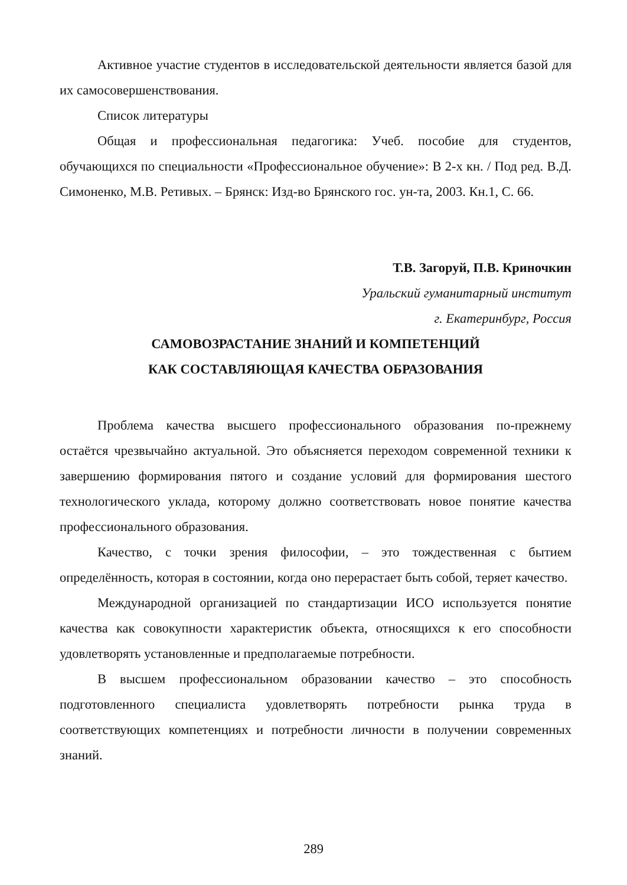Активное участие студентов в исследовательской деятельности является базой для их самосовершенствования.
Список литературы
Общая и профессиональная педагогика: Учеб. пособие для студентов, обучающихся по специальности «Профессиональное обучение»: В 2-х кн. / Под ред. В.Д. Симоненко, М.В. Ретивых. – Брянск: Изд-во Брянского гос. ун-та, 2003. Кн.1, С. 66.
Т.В. Загоруй, П.В. Криночкин
Уральский гуманитарный институт
г. Екатеринбург, Россия
САМОВОЗРАСТАНИЕ ЗНАНИЙ И КОМПЕТЕНЦИЙ
КАК СОСТАВЛЯЮЩАЯ КАЧЕСТВА ОБРАЗОВАНИЯ
Проблема качества высшего профессионального образования по-прежнему остаётся чрезвычайно актуальной. Это объясняется переходом современной техники к завершению формирования пятого и создание условий для формирования шестого технологического уклада, которому должно соответствовать новое понятие качества профессионального образования.
Качество, с точки зрения философии, – это тождественная с бытием определённость, которая в состоянии, когда оно перерастает быть собой, теряет качество.
Международной организацией по стандартизации ИСО используется понятие качества как совокупности характеристик объекта, относящихся к его способности удовлетворять установленные и предполагаемые потребности.
В высшем профессиональном образовании качество – это способность подготовленного специалиста удовлетворять потребности рынка труда в соответствующих компетенциях и потребности личности в получении современных знаний.
289